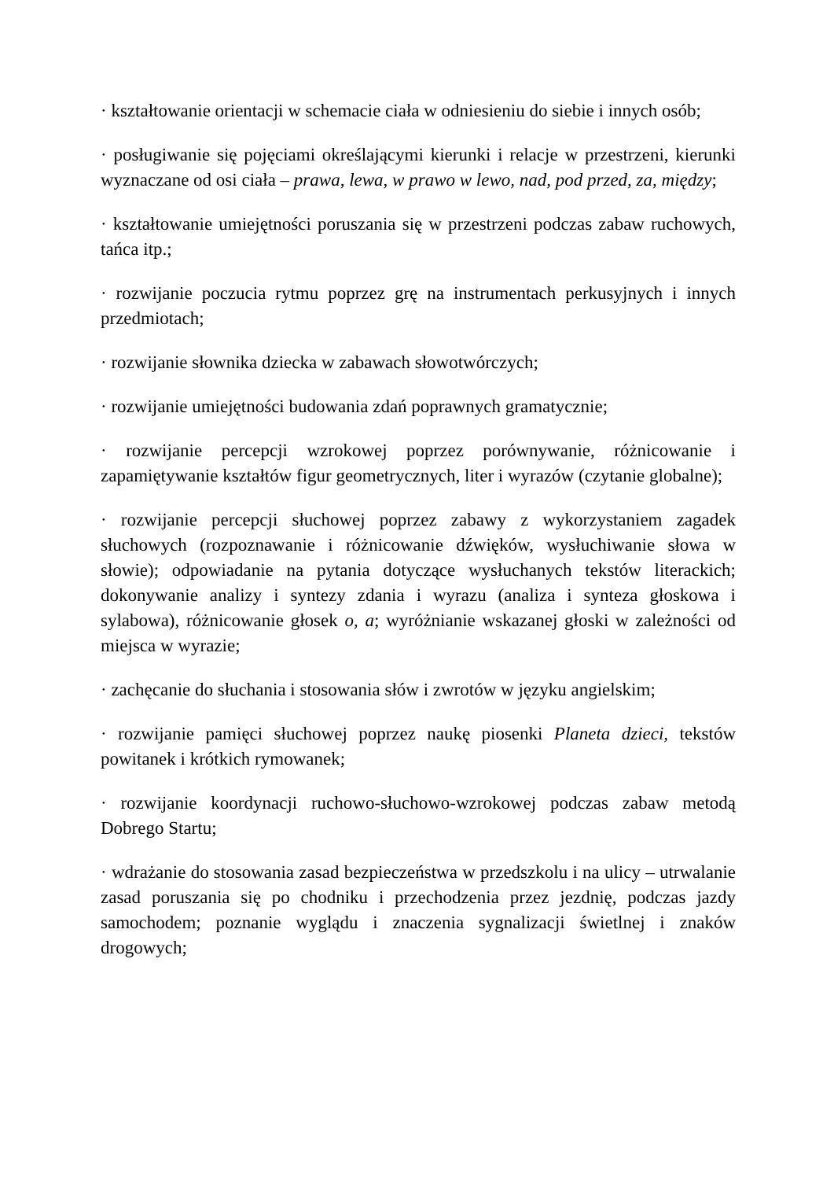· kształtowanie orientacji w schemacie ciała w odniesieniu do siebie i innych osób;
· posługiwanie się pojęciami określającymi kierunki i relacje w przestrzeni, kierunki wyznaczane od osi ciała – prawa, lewa, w prawo w lewo, nad, pod przed, za, między;
· kształtowanie umiejętności poruszania się w przestrzeni podczas zabaw ruchowych, tańca itp.;
· rozwijanie poczucia rytmu poprzez grę na instrumentach perkusyjnych i innych przedmiotach;
· rozwijanie słownika dziecka w zabawach słowotwórczych;
· rozwijanie umiejętności budowania zdań poprawnych gramatycznie;
· rozwijanie percepcji wzrokowej poprzez porównywanie, różnicowanie i zapamiętywanie kształtów figur geometrycznych, liter i wyrazów (czytanie globalne);
· rozwijanie percepcji słuchowej poprzez zabawy z wykorzystaniem zagadek słuchowych (rozpoznawanie i różnicowanie dźwięków, wysłuchiwanie słowa w słowie); odpowiadanie na pytania dotyczące wysłuchanych tekstów literackich; dokonywanie analizy i syntezy zdania i wyrazu (analiza i synteza głoskowa i sylabowa), różnicowanie głosek o, a; wyróżnianie wskazanej głoski w zależności od miejsca w wyrazie;
· zachęcanie do słuchania i stosowania słów i zwrotów w języku angielskim;
· rozwijanie pamięci słuchowej poprzez naukę piosenki Planeta dzieci, tekstów powitanek i krótkich rymowanek;
· rozwijanie koordynacji ruchowo-słuchowo-wzrokowej podczas zabaw metodą Dobrego Startu;
· wdrażanie do stosowania zasad bezpieczeństwa w przedszkolu i na ulicy – utrwalanie zasad poruszania się po chodniku i przechodzenia przez jezdnię, podczas jazdy samochodem; poznanie wyglądu i znaczenia sygnalizacji świetlnej i znaków drogowych;